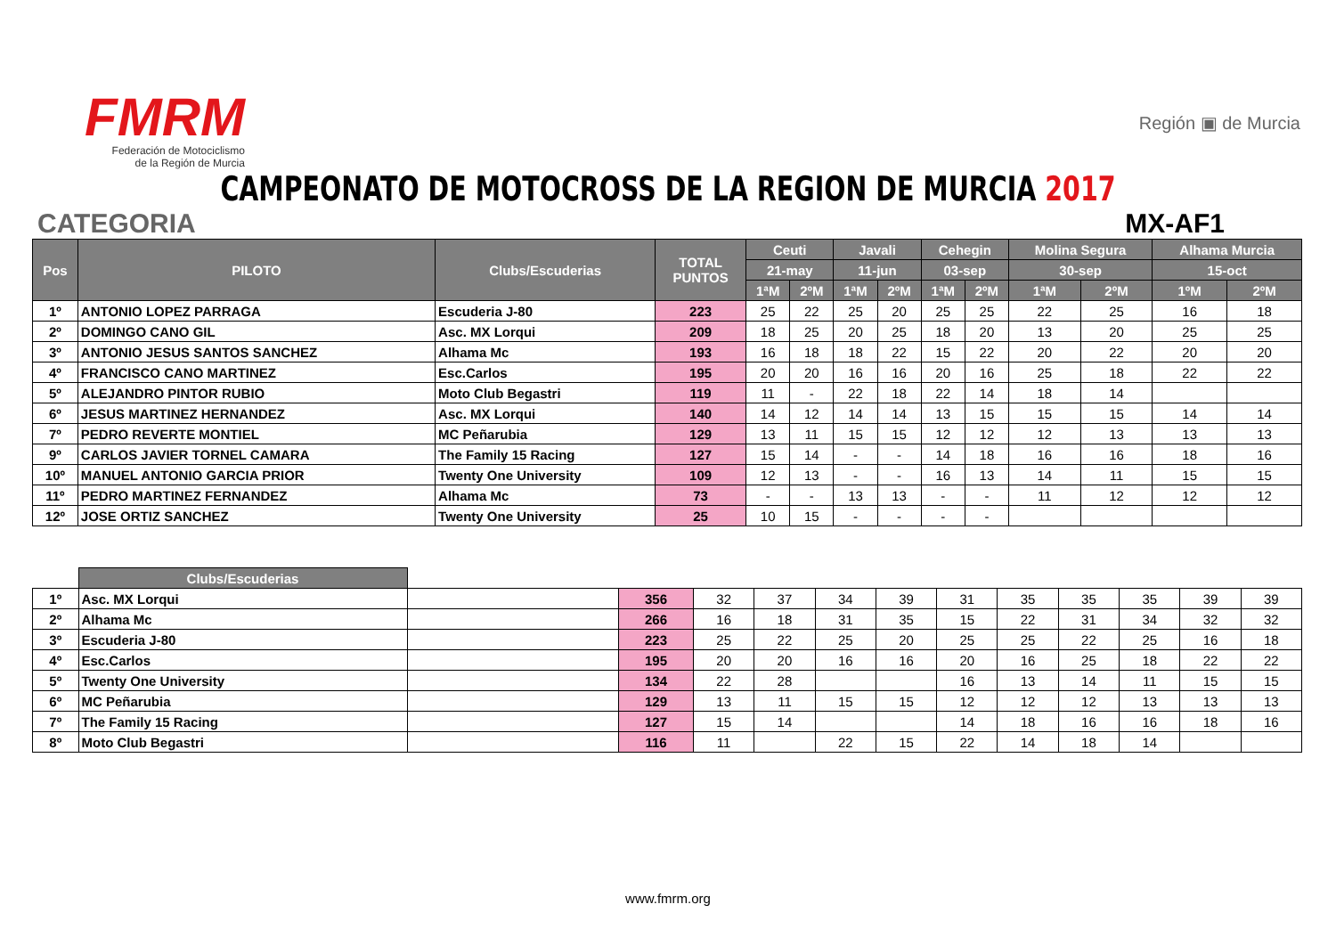FMRM
Federación de Motociclismo
de la Región de Murcia
Región ▣ de Murcia
CAMPEONATO DE MOTOCROSS DE LA REGION DE MURCIA 2017
CATEGORIA MX-AF1
| Pos | PILOTO | Clubs/Escuderias | TOTAL PUNTOS | Ceuti | | Javali | | Cehegin | | Molina Segura | | Alhama Murcia | |
| --- | --- | --- | --- | --- | --- | --- | --- | --- | --- | --- | --- | --- | --- |
| | | | | 21-may | | 11-jun | | 03-sep | | 30-sep | | 15-oct | |
| | | | | 1ªM | 2ºM | 1ªM | 2ºM | 1ªM | 2ºM | 1ªM | 2ºM | 1ºM | 2ºM |
| 1º | ANTONIO LOPEZ PARRAGA | Escuderia J-80 | 223 | 25 | 22 | 25 | 20 | 25 | 25 | 22 | 25 | 16 | 18 |
| 2º | DOMINGO CANO GIL | Asc. MX Lorqui | 209 | 18 | 25 | 20 | 25 | 18 | 20 | 13 | 20 | 25 | 25 |
| 3º | ANTONIO JESUS SANTOS SANCHEZ | Alhama Mc | 193 | 16 | 18 | 18 | 22 | 15 | 22 | 20 | 22 | 20 | 20 |
| 4º | FRANCISCO CANO MARTINEZ | Esc.Carlos | 195 | 20 | 20 | 16 | 16 | 20 | 16 | 25 | 18 | 22 | 22 |
| 5º | ALEJANDRO PINTOR RUBIO | Moto Club Begastri | 119 | 11 | - | 22 | 18 | 22 | 14 | 18 | 14 | | |
| 6º | JESUS MARTINEZ HERNANDEZ | Asc. MX Lorqui | 140 | 14 | 12 | 14 | 14 | 13 | 15 | 15 | 15 | 14 | 14 |
| 7º | PEDRO REVERTE MONTIEL | MC Peñarubia | 129 | 13 | 11 | 15 | 15 | 12 | 12 | 12 | 13 | 13 | 13 |
| 9º | CARLOS JAVIER TORNEL CAMARA | The Family 15 Racing | 127 | 15 | 14 | - | - | 14 | 18 | 16 | 16 | 18 | 16 |
| 10º | MANUEL ANTONIO GARCIA PRIOR | Twenty One University | 109 | 12 | 13 | - | - | 16 | 13 | 14 | 11 | 15 | 15 |
| 11º | PEDRO MARTINEZ FERNANDEZ | Alhama Mc | 73 | - | - | 13 | 13 | - | - | 11 | 12 | 12 | 12 |
| 12º | JOSE ORTIZ SANCHEZ | Twenty One University | 25 | 10 | 15 | - | - | - | - | | | | |
| | Clubs/Escuderias | | | | | | | | | | | | |
| 1º | Asc. MX Lorqui | | 356 | 32 | 37 | 34 | 39 | 31 | 35 | 35 | 35 | 39 | 39 |
| 2º | Alhama Mc | | 266 | 16 | 18 | 31 | 35 | 15 | 22 | 31 | 34 | 32 | 32 |
| 3º | Escuderia J-80 | | 223 | 25 | 22 | 25 | 20 | 25 | 25 | 22 | 25 | 16 | 18 |
| 4º | Esc.Carlos | | 195 | 20 | 20 | 16 | 16 | 20 | 16 | 25 | 18 | 22 | 22 |
| 5º | Twenty One University | | 134 | 22 | 28 | | | 16 | 13 | 14 | 11 | 15 | 15 |
| 6º | MC Peñarubia | | 129 | 13 | 11 | 15 | 15 | 12 | 12 | 12 | 13 | 13 | 13 |
| 7º | The Family 15 Racing | | 127 | 15 | 14 | | | 14 | 18 | 16 | 16 | 18 | 16 |
| 8º | Moto Club Begastri | | 116 | 11 | | 22 | 15 | 22 | 14 | 18 | 14 | | |
www.fmrm.org